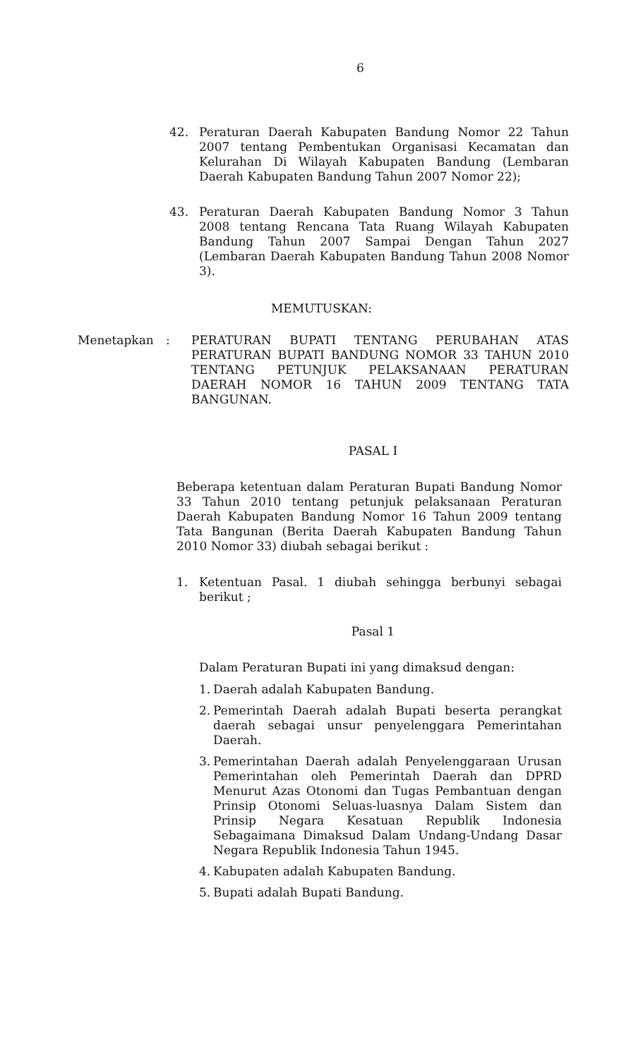6
42. Peraturan Daerah Kabupaten Bandung Nomor 22 Tahun 2007 tentang Pembentukan Organisasi Kecamatan dan Kelurahan Di Wilayah Kabupaten Bandung (Lembaran Daerah Kabupaten Bandung Tahun 2007 Nomor 22);
43. Peraturan Daerah Kabupaten Bandung Nomor 3 Tahun 2008 tentang Rencana Tata Ruang Wilayah Kabupaten Bandung Tahun 2007 Sampai Dengan Tahun 2027 (Lembaran Daerah Kabupaten Bandung Tahun 2008 Nomor 3).
MEMUTUSKAN:
Menetapkan : PERATURAN BUPATI TENTANG PERUBAHAN ATAS PERATURAN BUPATI BANDUNG NOMOR 33 TAHUN 2010 TENTANG PETUNJUK PELAKSANAAN PERATURAN DAERAH NOMOR 16 TAHUN 2009 TENTANG TATA BANGUNAN.
PASAL I
Beberapa ketentuan dalam Peraturan Bupati Bandung Nomor 33 Tahun 2010 tentang petunjuk pelaksanaan Peraturan Daerah Kabupaten Bandung Nomor 16 Tahun 2009 tentang Tata Bangunan (Berita Daerah Kabupaten Bandung Tahun 2010 Nomor 33) diubah sebagai berikut :
1. Ketentuan Pasal. 1 diubah sehingga berbunyi sebagai berikut ;
Pasal 1
Dalam Peraturan Bupati ini yang dimaksud dengan:
1.
Daerah adalah Kabupaten Bandung.
2.
Pemerintah Daerah adalah Bupati beserta perangkat daerah sebagai unsur penyelenggara Pemerintahan Daerah.
3.
Pemerintahan Daerah adalah Penyelenggaraan Urusan Pemerintahan oleh Pemerintah Daerah dan DPRD Menurut Azas Otonomi dan Tugas Pembantuan dengan Prinsip Otonomi Seluas-luasnya Dalam Sistem dan Prinsip Negara Kesatuan Republik Indonesia Sebagaimana Dimaksud Dalam Undang-Undang Dasar Negara Republik Indonesia Tahun 1945.
4.
Kabupaten adalah Kabupaten Bandung.
5.
Bupati adalah Bupati Bandung.